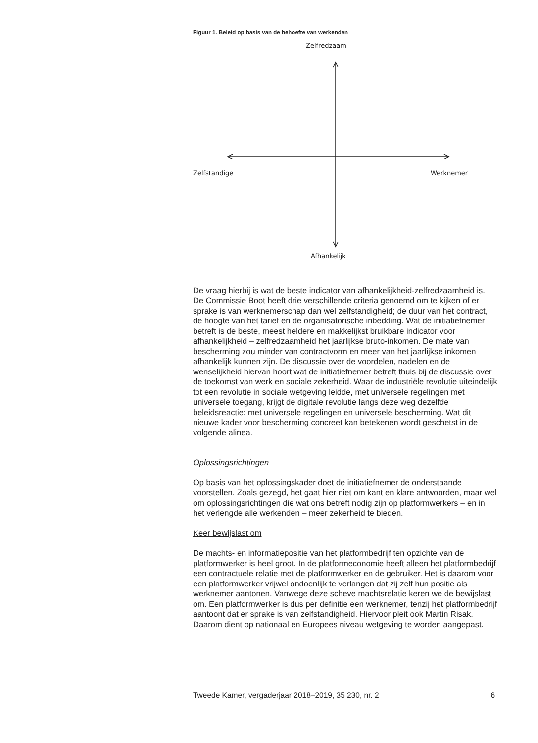Figuur 1. Beleid op basis van de behoefte van werkenden
Zelfredzaam
Zelfstandige Werknemer
Afhankelijk
De vraag hierbij is wat de beste indicator van afhankelijkheid-zelfredzaamheid is. De Commissie Boot heeft drie verschillende criteria genoemd om te kijken of er sprake is van werknemerschap dan wel zelfstandigheid; de duur van het contract, de hoogte van het tarief en de organisatorische inbedding. Wat de initiatiefnemer betreft is de beste, meest heldere en makkelijkst bruikbare indicator voor afhankelijkheid – zelfredzaamheid het jaarlijkse bruto-inkomen. De mate van bescherming zou minder van contractvorm en meer van het jaarlijkse inkomen afhankelijk kunnen zijn. De discussie over de voordelen, nadelen en de wenselijkheid hiervan hoort wat de initiatiefnemer betreft thuis bij de discussie over de toekomst van werk en sociale zekerheid. Waar de industriële revolutie uiteindelijk tot een revolutie in sociale wetgeving leidde, met universele regelingen met universele toegang, krijgt de digitale revolutie langs deze weg dezelfde beleidsreactie: met universele regelingen en universele bescherming. Wat dit nieuwe kader voor bescherming concreet kan betekenen wordt geschetst in de volgende alinea.
Oplossingsrichtingen
Op basis van het oplossingskader doet de initiatiefnemer de onderstaande voorstellen. Zoals gezegd, het gaat hier niet om kant en klare antwoorden, maar wel om oplossingsrichtingen die wat ons betreft nodig zijn op platformwerkers – en in het verlengde alle werkenden – meer zekerheid te bieden.
Keer bewijslast om
De machts- en informatiepositie van het platformbedrijf ten opzichte van de platformwerker is heel groot. In de platformeconomie heeft alleen het platformbedrijf een contractuele relatie met de platformwerker en de gebruiker. Het is daarom voor een platformwerker vrijwel ondoenlijk te verlangen dat zij zelf hun positie als werknemer aantonen. Vanwege deze scheve machtsrelatie keren we de bewijslast om. Een platformwerker is dus per definitie een werknemer, tenzij het platformbedrijf aantoont dat er sprake is van zelfstandigheid. Hiervoor pleit ook Martin Risak. Daarom dient op nationaal en Europees niveau wetgeving te worden aangepast.
Tweede Kamer, vergaderjaar 2018–2019, 35 230, nr. 2 6